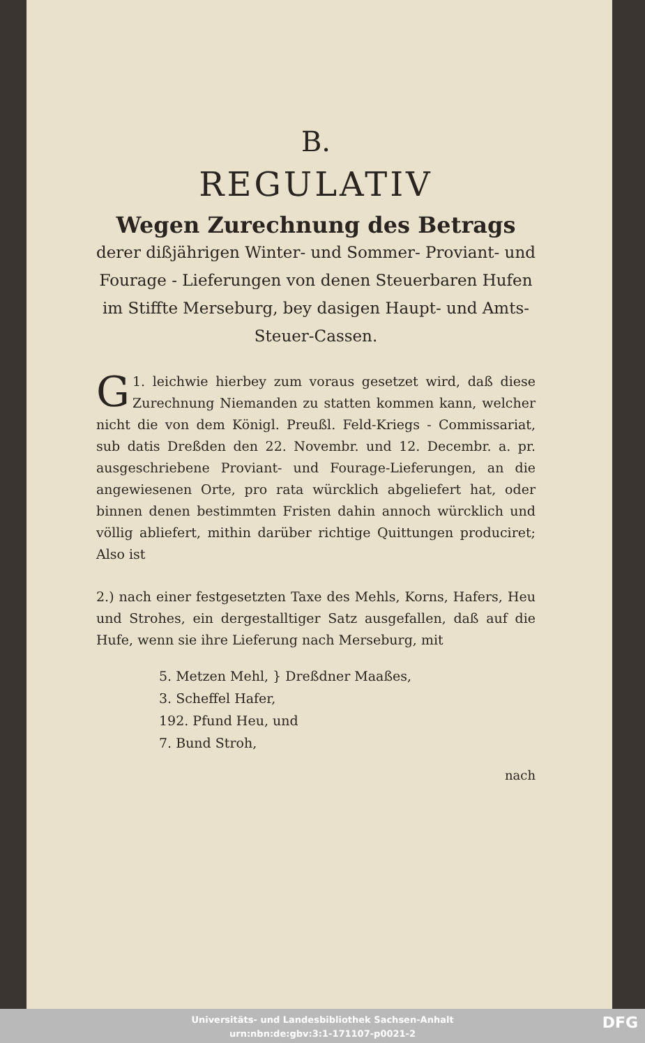B.
REGULATIV
Wegen Zurechnung des Betrags
derer dißjährigen Winter- und Sommer- Proviant- und Fourage - Lieferungen von denen Steuerbaren Hufen im Stiffte Merseburg, bey dasigen Haupt- und Amts-Steuer-Cassen.
1. Gleichwie hierbey zum voraus gesetzet wird, daß diese Zurechnung Niemanden zu statten kommen kann, welcher nicht die von dem Königl. Preußl. Feld-Kriegs - Commissariat, sub datis Dreßden den 22. Novembr. und 12. Decembr. a. pr. ausgeschriebene Proviant- und Fourage-Lieferungen, an die angewiesenen Orte, pro rata würcklich abgeliefert hat, oder binnen denen bestimmten Fristen dahin annoch würcklich und völlig abliefert, mithin darüber richtige Quittungen produciret; Also ist
2.) nach einer festgesetzten Taxe des Mehls, Korns, Hafers, Heu und Strohes, ein dergestalltiger Satz ausgefallen, daß auf die Hufe, wenn sie ihre Lieferung nach Merseburg, mit
5. Metzen Mehl, } Dreßdner Maaßes,
3. Scheffel Hafer,
192. Pfund Heu, und
7. Bund Stroh,
nach
Universitäts- und Landesbibliothek Sachsen-Anhalt
urn:nbn:de:gbv:3:1-171107-p0021-2
DFG